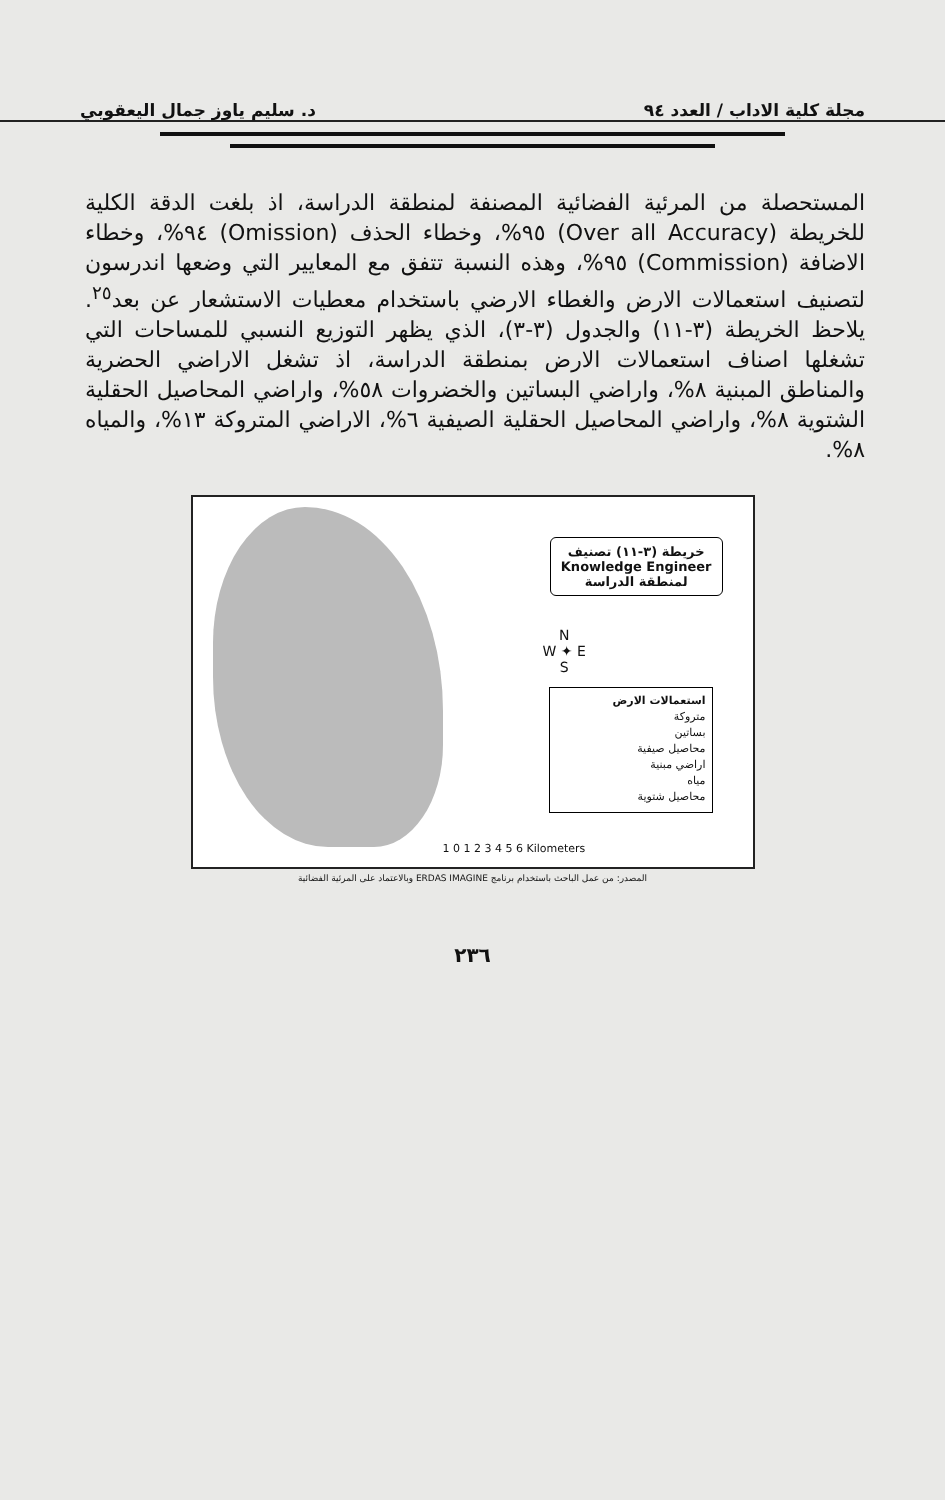مجلة كلية الاداب / العدد ٩٤ د. سليم ياوز جمال اليعقوبي
المستحصلة من المرئية الفضائية المصنفة لمنطقة الدراسة، اذ بلغت الدقة الكلية للخريطة (Over all Accuracy) ٩٥%، وخطاء الحذف (Omission) ٩٤%، وخطاء الاضافة (Commission) ٩٥%، وهذه النسبة تتفق مع المعايير التي وضعها اندرسون لتصنيف استعمالات الارض والغطاء الارضي باستخدام معطيات الاستشعار عن بعد<sup>٢٥</sup>. يلاحظ الخريطة (٣-١١) والجدول (٣-٣)، الذي يظهر التوزيع النسبي للمساحات التي تشغلها اصناف استعمالات الارض بمنطقة الدراسة، اذ تشغل الاراضي الحضرية والمناطق المبنية ٨%، واراضي البساتين والخضروات ٥٨%، واراضي المحاصيل الحقلية الشتوية ٨%، واراضي المحاصيل الحقلية الصيفية ٦%، الاراضي المتروكة ١٣%، والمياه ٨%.
خريطة (٣-١١) تصنيف
Knowledge Engineer
لمنطقة الدراسة
N
W ✦ E
S
استعمالات الارض
متروكة
بساتين
محاصيل صيفية
اراضي مبنية
مياه
محاصيل شتوية
1 0 1 2 3 4 5 6 Kilometers
المصدر: من عمل الباحث باستخدام برنامج ERDAS IMAGINE وبالاعتماد على المرئية الفضائية
٢٣٦